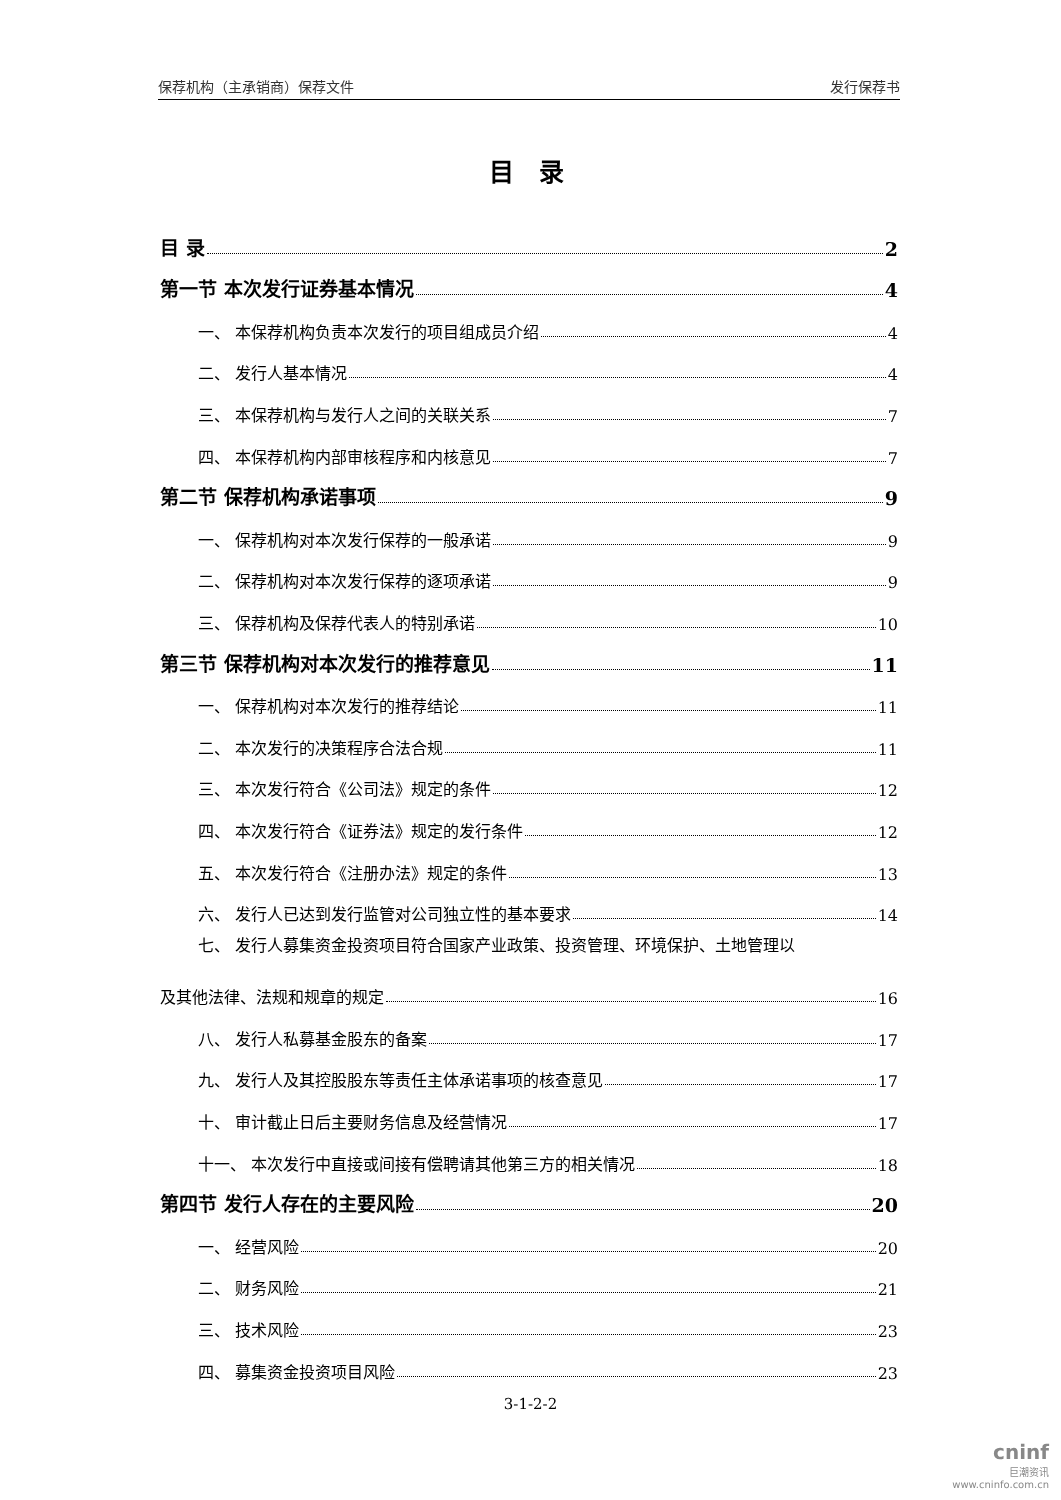保荐机构（主承销商）保荐文件 发行保荐书
目 录
目 录 2
第一节 本次发行证券基本情况 4
一、 本保荐机构负责本次发行的项目组成员介绍 4
二、 发行人基本情况 4
三、 本保荐机构与发行人之间的关联关系 7
四、 本保荐机构内部审核程序和内核意见 7
第二节 保荐机构承诺事项 9
一、 保荐机构对本次发行保荐的一般承诺 9
二、 保荐机构对本次发行保荐的逐项承诺 9
三、 保荐机构及保荐代表人的特别承诺 10
第三节 保荐机构对本次发行的推荐意见 11
一、 保荐机构对本次发行的推荐结论 11
二、 本次发行的决策程序合法合规 11
三、 本次发行符合《公司法》规定的条件 12
四、 本次发行符合《证券法》规定的发行条件 12
五、 本次发行符合《注册办法》规定的条件 13
六、 发行人已达到发行监管对公司独立性的基本要求 14
七、 发行人募集资金投资项目符合国家产业政策、投资管理、环境保护、土地管理以
及其他法律、法规和规章的规定 16
八、 发行人私募基金股东的备案 17
九、 发行人及其控股股东等责任主体承诺事项的核查意见 17
十、 审计截止日后主要财务信息及经营情况 17
十一、 本次发行中直接或间接有偿聘请其他第三方的相关情况 18
第四节 发行人存在的主要风险 20
一、 经营风险 20
二、 财务风险 21
三、 技术风险 23
四、 募集资金投资项目风险 23
3-1-2-2
cninf
巨潮资讯
www.cninfo.com.cn